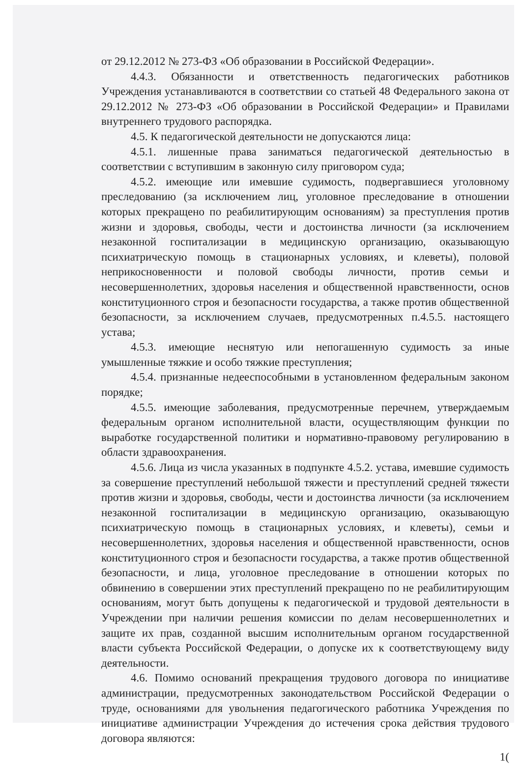от 29.12.2012 № 273-ФЗ «Об образовании в Российской Федерации».
4.4.3. Обязанности и ответственность педагогических работников Учреждения устанавливаются в соответствии со статьей 48 Федерального закона от 29.12.2012 № 273-ФЗ «Об образовании в Российской Федерации» и Правилами внутреннего трудового распорядка.
4.5. К педагогической деятельности не допускаются лица:
4.5.1. лишенные права заниматься педагогической деятельностью в соответствии с вступившим в законную силу приговором суда;
4.5.2. имеющие или имевшие судимость, подвергавшиеся уголовному преследованию (за исключением лиц, уголовное преследование в отношении которых прекращено по реабилитирующим основаниям) за преступления против жизни и здоровья, свободы, чести и достоинства личности (за исключением незаконной госпитализации в медицинскую организацию, оказывающую психиатрическую помощь в стационарных условиях, и клеветы), половой неприкосновенности и половой свободы личности, против семьи и несовершеннолетних, здоровья населения и общественной нравственности, основ конституционного строя и безопасности государства, а также против общественной безопасности, за исключением случаев, предусмотренных п.4.5.5. настоящего устава;
4.5.3. имеющие неснятую или непогашенную судимость за иные умышленные тяжкие и особо тяжкие преступления;
4.5.4. признанные недееспособными в установленном федеральным законом порядке;
4.5.5. имеющие заболевания, предусмотренные перечнем, утверждаемым федеральным органом исполнительной власти, осуществляющим функции по выработке государственной политики и нормативно-правовому регулированию в области здравоохранения.
4.5.6. Лица из числа указанных в подпункте 4.5.2. устава, имевшие судимость за совершение преступлений небольшой тяжести и преступлений средней тяжести против жизни и здоровья, свободы, чести и достоинства личности (за исключением незаконной госпитализации в медицинскую организацию, оказывающую психиатрическую помощь в стационарных условиях, и клеветы), семьи и несовершеннолетних, здоровья населения и общественной нравственности, основ конституционного строя и безопасности государства, а также против общественной безопасности, и лица, уголовное преследование в отношении которых по обвинению в совершении этих преступлений прекращено по не реабилитирующим основаниям, могут быть допущены к педагогической и трудовой деятельности в Учреждении при наличии решения комиссии по делам несовершеннолетних и защите их прав, созданной высшим исполнительным органом государственной власти субъекта Российской Федерации, о допуске их к соответствующему виду деятельности.
4.6. Помимо оснований прекращения трудового договора по инициативе администрации, предусмотренных законодательством Российской Федерации о труде, основаниями для увольнения педагогического работника Учреждения по инициативе администрации Учреждения до истечения срока действия трудового договора являются:
1(